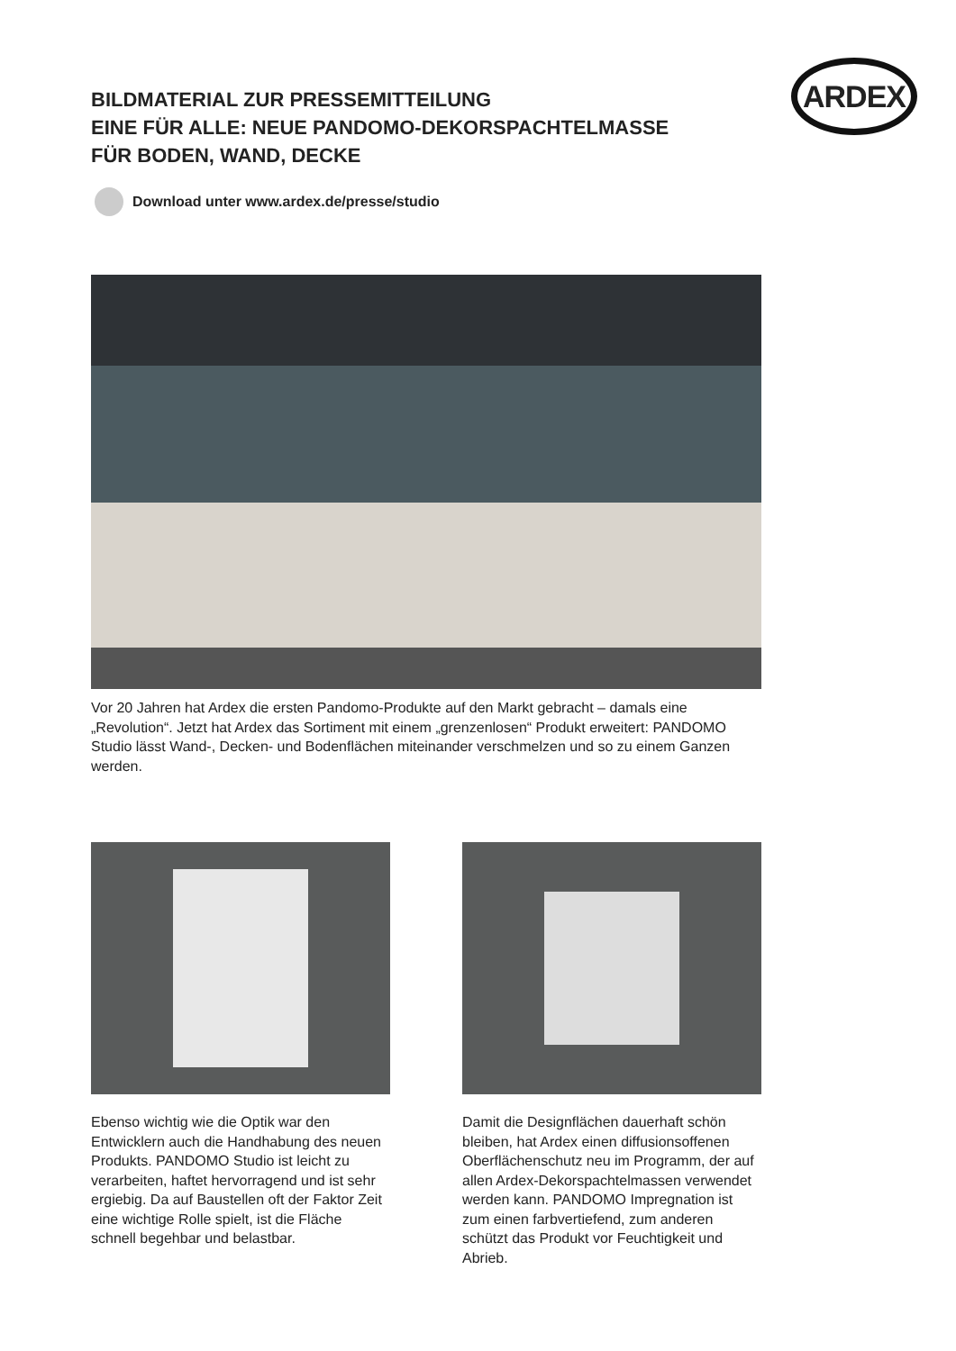ARDEX
BILDMATERIAL ZUR PRESSEMITTEILUNG
EINE FÜR ALLE: NEUE PANDOMO-DEKORSPACHTELMASSE
FÜR BODEN, WAND, DECKE
Download unter www.ardex.de/presse/studio
Vor 20 Jahren hat Ardex die ersten Pandomo-Produkte auf den Markt gebracht – damals eine „Revolution“. Jetzt hat Ardex das Sortiment mit einem „grenzenlosen“ Produkt erweitert: PANDOMO Studio lässt Wand-, Decken- und Bodenflächen miteinander verschmelzen und so zu einem Ganzen werden.
Ebenso wichtig wie die Optik war den Entwicklern auch die Handhabung des neuen Produkts. PANDOMO Studio ist leicht zu verarbeiten, haftet hervorragend und ist sehr ergiebig. Da auf Baustellen oft der Faktor Zeit eine wichtige Rolle spielt, ist die Fläche schnell begehbar und belastbar.
Damit die Designflächen dauerhaft schön bleiben, hat Ardex einen diffusionsoffenen Oberflächenschutz neu im Programm, der auf allen Ardex-Dekorspachtelmassen verwendet werden kann. PANDOMO Impregnation ist zum einen farbvertiefend, zum anderen schützt das Produkt vor Feuchtigkeit und Abrieb.